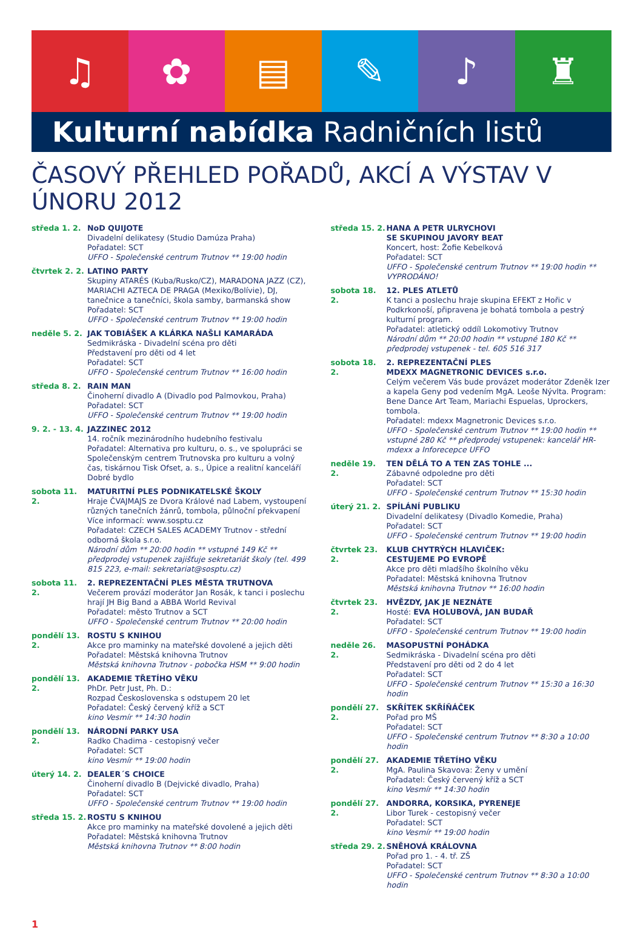♫ ✿ ▤ ✎ ♪ ♜
Kulturní nabídka Radničních listů
ČASOVÝ PŘEHLED POŘADŮ, AKCÍ A VÝSTAV V ÚNORU 2012
středa 1. 2. NoD QUIJOTE
Divadelní delikatesy (Studio Damúza Praha)
Pořadatel: SCT
UFFO - Společenské centrum Trutnov ** 19:00 hodin
čtvrtek 2. 2.
LATINO PARTY
Skupiny ATARÉS (Kuba/Rusko/CZ), MARADONA JAZZ (CZ), MARIACHI AZTECA DE PRAGA (Mexiko/Bolívie), DJ, tanečnice a tanečníci, škola samby, barmanská show
Pořadatel: SCT
UFFO - Společenské centrum Trutnov ** 19:00 hodin
neděle 5. 2. JAK TOBIÁŠEK A KLÁRKA NAŠLI KAMARÁDA
Sedmikráska - Divadelní scéna pro děti
Představení pro děti od 4 let
Pořadatel: SCT
UFFO - Společenské centrum Trutnov ** 16:00 hodin
středa 8. 2. RAIN MAN
Činoherní divadlo A (Divadlo pod Palmovkou, Praha)
Pořadatel: SCT
UFFO - Společenské centrum Trutnov ** 19:00 hodin
9. 2. - 13. 4.
JAZZINEC 2012
14. ročník mezinárodního hudebního festivalu
Pořadatel: Alternativa pro kulturu, o. s., ve spolupráci se Společenským centrem Trutnovska pro kulturu a volný čas, tiskárnou Tisk Ofset, a. s., Úpice a realitní kanceláří Dobré bydlo
sobota 11. 2.
MATURITNÍ PLES PODNIKATELSKÉ ŠKOLY
Hraje ČVAJMAJS ze Dvora Králové nad Labem, vystoupení různých tanečních žánrů, tombola, půlnoční překvapení
Více informací: www.sosptu.cz
Pořadatel: CZECH SALES ACADEMY Trutnov - střední odborná škola s.r.o.
Národní dům ** 20:00 hodin ** vstupné 149 Kč ** předprodej vstupenek zajišťuje sekretariát školy (tel. 499 815 223, e-mail: sekretariat@sosptu.cz)
sobota 11. 2.
2. REPREZENTAČNÍ PLES MĚSTA TRUTNOVA
Večerem provází moderátor Jan Rosák, k tanci i poslechu hrají JH Big Band a ABBA World Revival
Pořadatel: město Trutnov a SCT
UFFO - Společenské centrum Trutnov ** 20:00 hodin
pondělí 13. 2.
ROSTU S KNIHOU
Akce pro maminky na mateřské dovolené a jejich děti
Pořadatel: Městská knihovna Trutnov
Městská knihovna Trutnov - pobočka HSM ** 9:00 hodin
pondělí 13. 2.
AKADEMIE TŘETÍHO VĚKU
PhDr. Petr Just, Ph. D.:
Rozpad Československa s odstupem 20 let
Pořadatel: Český červený kříž a SCT
kino Vesmír ** 14:30 hodin
pondělí 13. 2.
NÁRODNÍ PARKY USA
Radko Chadima - cestopisný večer
Pořadatel: SCT
kino Vesmír ** 19:00 hodin
úterý 14. 2. DEALER´S CHOICE
Činoherní divadlo B (Dejvické divadlo, Praha)
Pořadatel: SCT
UFFO - Společenské centrum Trutnov ** 19:00 hodin
středa 15. 2.
ROSTU S KNIHOU
Akce pro maminky na mateřské dovolené a jejich děti
Pořadatel: Městská knihovna Trutnov
Městská knihovna Trutnov ** 8:00 hodin
středa 15. 2.
HANA A PETR ULRYCHOVI
SE SKUPINOU JAVORY BEAT
Koncert, host: Žofie Kebelková
Pořadatel: SCT
UFFO - Společenské centrum Trutnov ** 19:00 hodin ** VYPRODÁNO!
sobota 18. 2.
12. PLES ATLETŮ
K tanci a poslechu hraje skupina EFEKT z Hořic v Podkrkonoší, připravena je bohatá tombola a pestrý kulturní program.
Pořadatel: atletický oddíl Lokomotivy Trutnov
Národní dům ** 20:00 hodin ** vstupné 180 Kč ** předprodej vstupenek - tel. 605 516 317
sobota 18. 2.
2. REPREZENTAČNÍ PLES
MDEXX MAGNETRONIC DEVICES s.r.o.
Celým večerem Vás bude provázet moderátor Zdeněk Izer a kapela Geny pod vedením MgA. Leoše Nývlta. Program: Bene Dance Art Team, Mariachi Espuelas, Uprockers, tombola.
Pořadatel: mdexx Magnetronic Devices s.r.o.
UFFO - Společenské centrum Trutnov ** 19:00 hodin ** vstupné 280 Kč ** předprodej vstupenek: kancelář HR-mdexx a Inforecepce UFFO
neděle 19. 2.
TEN DĚLÁ TO A TEN ZAS TOHLE ...
Zábavné odpoledne pro děti
Pořadatel: SCT
UFFO - Společenské centrum Trutnov ** 15:30 hodin
úterý 21. 2. SPÍLÁNÍ PUBLIKU
Divadelní delikatesy (Divadlo Komedie, Praha)
Pořadatel: SCT
UFFO - Společenské centrum Trutnov ** 19:00 hodin
čtvrtek 23. 2.
KLUB CHYTRÝCH HLAVIČEK:
CESTUJEME PO EVROPĚ
Akce pro děti mladšího školního věku
Pořadatel: Městská knihovna Trutnov
Městská knihovna Trutnov ** 16:00 hodin
čtvrtek 23. 2.
HVĚZDY, JAK JE NEZNÁTE
Hosté: EVA HOLUBOVÁ, JAN BUDAŘ
Pořadatel: SCT
UFFO - Společenské centrum Trutnov ** 19:00 hodin
neděle 26. 2.
MASOPUSTNÍ POHÁDKA
Sedmikráska - Divadelní scéna pro děti
Představení pro děti od 2 do 4 let
Pořadatel: SCT
UFFO - Společenské centrum Trutnov ** 15:30 a 16:30 hodin
pondělí 27. 2.
SKŘÍTEK SKŘÍŇÁČEK
Pořad pro MŠ
Pořadatel: SCT
UFFO - Společenské centrum Trutnov ** 8:30 a 10:00 hodin
pondělí 27. 2.
AKADEMIE TŘETÍHO VĚKU
MgA. Paulina Skavova: Ženy v umění
Pořadatel: Český červený kříž a SCT
kino Vesmír ** 14:30 hodin
pondělí 27. 2.
ANDORRA, KORSIKA, PYRENEJE
Libor Turek - cestopisný večer
Pořadatel: SCT
kino Vesmír ** 19:00 hodin
středa 29. 2.
SNĚHOVÁ KRÁLOVNA
Pořad pro 1. - 4. tř. ZŠ
Pořadatel: SCT
UFFO - Společenské centrum Trutnov ** 8:30 a 10:00 hodin
1